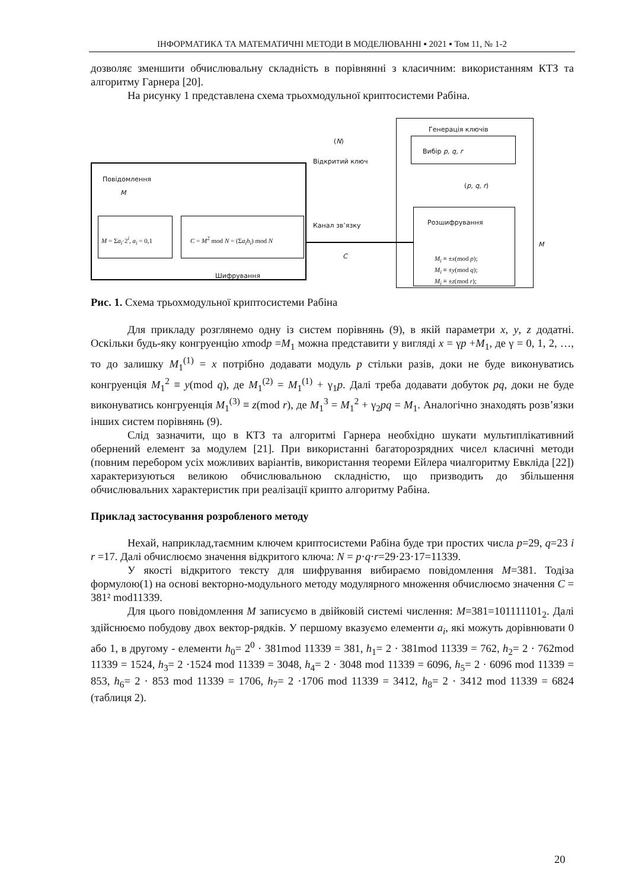ІНФОРМАТИКА ТА МАТЕМАТИЧНІ МЕТОДИ В МОДЕЛЮВАННІ ▪ 2021 ▪ Том 11, № 1-2
дозволяє зменшити обчислювальну складність в порівнянні з класичним: використанням КТЗ та алгоритму Гарнера [20].
На рисунку 1 представлена схема трьохмодульної криптосистеми Рабіна.
Генерація ключів
Вибір p, q, r
(N)
Відкритий ключ
Повідомлення
M
M = Σa<sub>i</sub>·2<sup>i</sup>, a<sub>i</sub> = 0,1 C = M<sup>2</sup> mod N = (Σa<sub>i</sub>h<sub>i</sub>) mod N
Шифрування
Канал зв’язку
C
(p, q, r)
Розшифрування
M<sub>i</sub> ≡ ±x(mod p);
M<sub>i</sub> ≡ ±y(mod q);
M<sub>i</sub> ≡ ±z(mod r);
M
Рис. 1. Схема трьохмодульної криптосистеми Рабіна
Для прикладу розглянемо одну із систем порівнянь (9), в якій параметри x, y, z додатні. Оскільки будь-яку конгруенцію xmodp =M<sub>1</sub> можна представити у вигляді x = γp +M<sub>1</sub>, де γ = 0, 1, 2, …, то до залишку M<sub>1</sub><sup>(1)</sup> = x потрібно додавати модуль p стільки разів, доки не буде виконуватись конгруенція M<sub>1</sub><sup>2</sup> ≡ y(mod q), де M<sub>1</sub><sup>(2)</sup> = M<sub>1</sub><sup>(1)</sup> + γ<sub>1</sub>p. Далі треба додавати добуток pq, доки не буде виконуватись конгруенція M<sub>1</sub><sup>(3)</sup> ≡ z(mod r), де M<sub>1</sub><sup>3</sup> = M<sub>1</sub><sup>2</sup> + γ<sub>2</sub>pq = M<sub>1</sub>. Аналогічно знаходять розв’язки інших систем порівнянь (9).
Слід зазначити, що в КТЗ та алгоритмі Гарнера необхідно шукати мультиплікативний обернений елемент за модулем [21]. При використанні багаторозрядних чисел класичні методи (повним перебором усіх можливих варіантів, використання теореми Ейлера чиалгоритму Евкліда [22]) характеризуються великою обчислювальною складністю, що призводить до збільшення обчислювальних характеристик при реалізації крипто алгоритму Рабіна.
Приклад застосування розробленого методу
Нехай, наприклад,таємним ключем криптосистеми Рабіна буде три простих числа p=29, q=23 і r =17. Далі обчислюємо значення відкритого ключа: N = p·q·r=29·23·17=11339.
У якості відкритого тексту для шифрування вибираємо повідомлення M=381. Тодіза формулою(1) на основі векторно-модульного методу модулярного множення обчислюємо значення C = 381² mod11339.
Для цього повідомлення M записуємо в двійковій системі числення: M=381=101111101<sub>2</sub>. Далі здійснюємо побудову двох вектор-рядків. У першому вказуємо елементи a<sub>i</sub>, які можуть дорівнювати 0 або 1, в другому - елементи h<sub>0</sub>= 2<sup>0</sup> · 381mod 11339 = 381, h<sub>1</sub>= 2 · 381mod 11339 = 762, h<sub>2</sub>= 2 · 762mod 11339 = 1524, h<sub>3</sub>= 2 ·1524 mod 11339 = 3048, h<sub>4</sub>= 2 · 3048 mod 11339 = 6096, h<sub>5</sub>= 2 · 6096 mod 11339 = 853, h<sub>6</sub>= 2 · 853 mod 11339 = 1706, h<sub>7</sub>= 2 ·1706 mod 11339 = 3412, h<sub>8</sub>= 2 · 3412 mod 11339 = 6824 (таблиця 2).
20